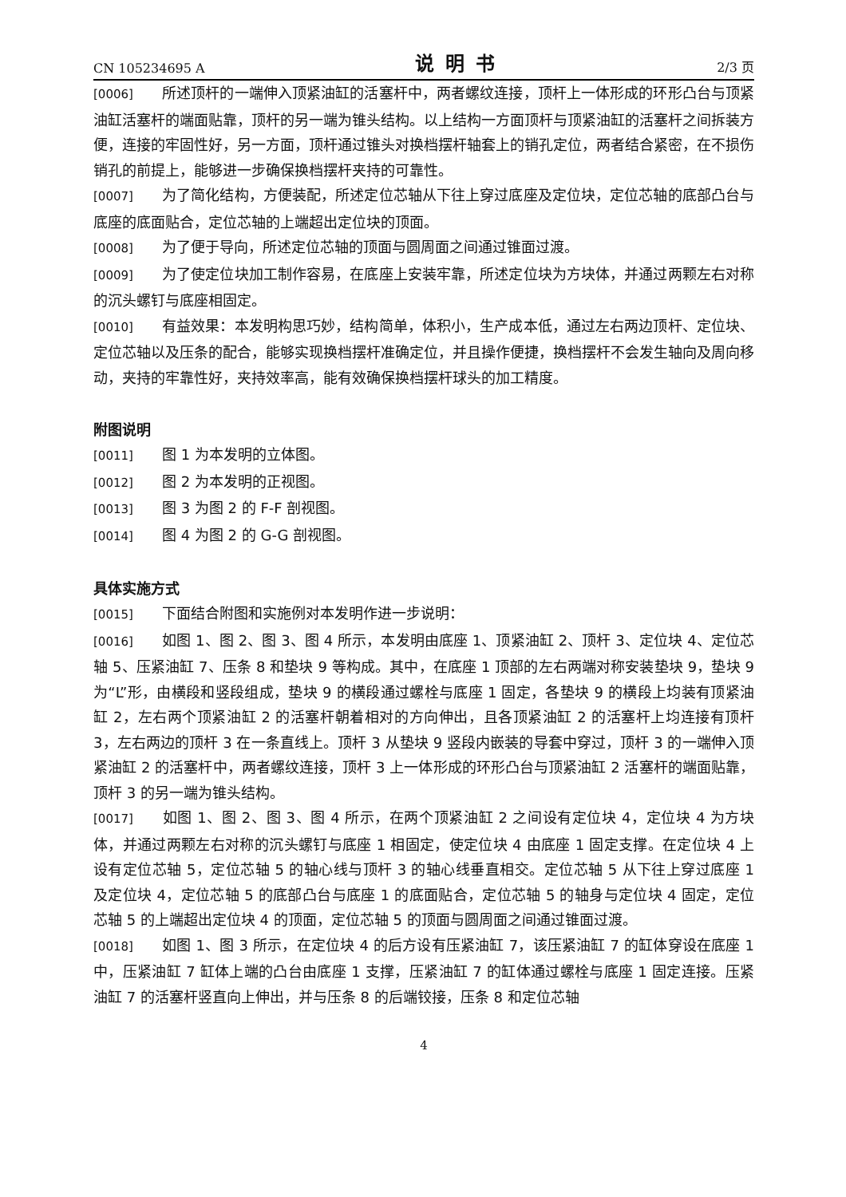CN 105234695 A 说明书 2/3 页
[0006] 所述顶杆的一端伸入顶紧油缸的活塞杆中，两者螺纹连接，顶杆上一体形成的环形凸台与顶紧油缸活塞杆的端面贴靠，顶杆的另一端为锥头结构。以上结构一方面顶杆与顶紧油缸的活塞杆之间拆装方便，连接的牢固性好，另一方面，顶杆通过锥头对换档摆杆轴套上的销孔定位，两者结合紧密，在不损伤销孔的前提上，能够进一步确保换档摆杆夹持的可靠性。
[0007] 为了简化结构，方便装配，所述定位芯轴从下往上穿过底座及定位块，定位芯轴的底部凸台与底座的底面贴合，定位芯轴的上端超出定位块的顶面。
[0008] 为了便于导向，所述定位芯轴的顶面与圆周面之间通过锥面过渡。
[0009] 为了使定位块加工制作容易，在底座上安装牢靠，所述定位块为方块体，并通过两颗左右对称的沉头螺钉与底座相固定。
[0010] 有益效果：本发明构思巧妙，结构简单，体积小，生产成本低，通过左右两边顶杆、定位块、定位芯轴以及压条的配合，能够实现换档摆杆准确定位，并且操作便捷，换档摆杆不会发生轴向及周向移动，夹持的牢靠性好，夹持效率高，能有效确保换档摆杆球头的加工精度。
附图说明
[0011] 图 1 为本发明的立体图。
[0012] 图 2 为本发明的正视图。
[0013] 图 3 为图 2 的 F-F 剖视图。
[0014] 图 4 为图 2 的 G-G 剖视图。
具体实施方式
[0015] 下面结合附图和实施例对本发明作进一步说明：
[0016] 如图 1、图 2、图 3、图 4 所示，本发明由底座 1、顶紧油缸 2、顶杆 3、定位块 4、定位芯轴 5、压紧油缸 7、压条 8 和垫块 9 等构成。其中，在底座 1 顶部的左右两端对称安装垫块 9，垫块 9 为“L”形，由横段和竖段组成，垫块 9 的横段通过螺栓与底座 1 固定，各垫块 9 的横段上均装有顶紧油缸 2，左右两个顶紧油缸 2 的活塞杆朝着相对的方向伸出，且各顶紧油缸 2 的活塞杆上均连接有顶杆 3，左右两边的顶杆 3 在一条直线上。顶杆 3 从垫块 9 竖段内嵌装的导套中穿过，顶杆 3 的一端伸入顶紧油缸 2 的活塞杆中，两者螺纹连接，顶杆 3 上一体形成的环形凸台与顶紧油缸 2 活塞杆的端面贴靠，顶杆 3 的另一端为锥头结构。
[0017] 如图 1、图 2、图 3、图 4 所示，在两个顶紧油缸 2 之间设有定位块 4，定位块 4 为方块体，并通过两颗左右对称的沉头螺钉与底座 1 相固定，使定位块 4 由底座 1 固定支撑。在定位块 4 上设有定位芯轴 5，定位芯轴 5 的轴心线与顶杆 3 的轴心线垂直相交。定位芯轴 5 从下往上穿过底座 1 及定位块 4，定位芯轴 5 的底部凸台与底座 1 的底面贴合，定位芯轴 5 的轴身与定位块 4 固定，定位芯轴 5 的上端超出定位块 4 的顶面，定位芯轴 5 的顶面与圆周面之间通过锥面过渡。
[0018] 如图 1、图 3 所示，在定位块 4 的后方设有压紧油缸 7，该压紧油缸 7 的缸体穿设在底座 1 中，压紧油缸 7 缸体上端的凸台由底座 1 支撑，压紧油缸 7 的缸体通过螺栓与底座 1 固定连接。压紧油缸 7 的活塞杆竖直向上伸出，并与压条 8 的后端铰接，压条 8 和定位芯轴
4